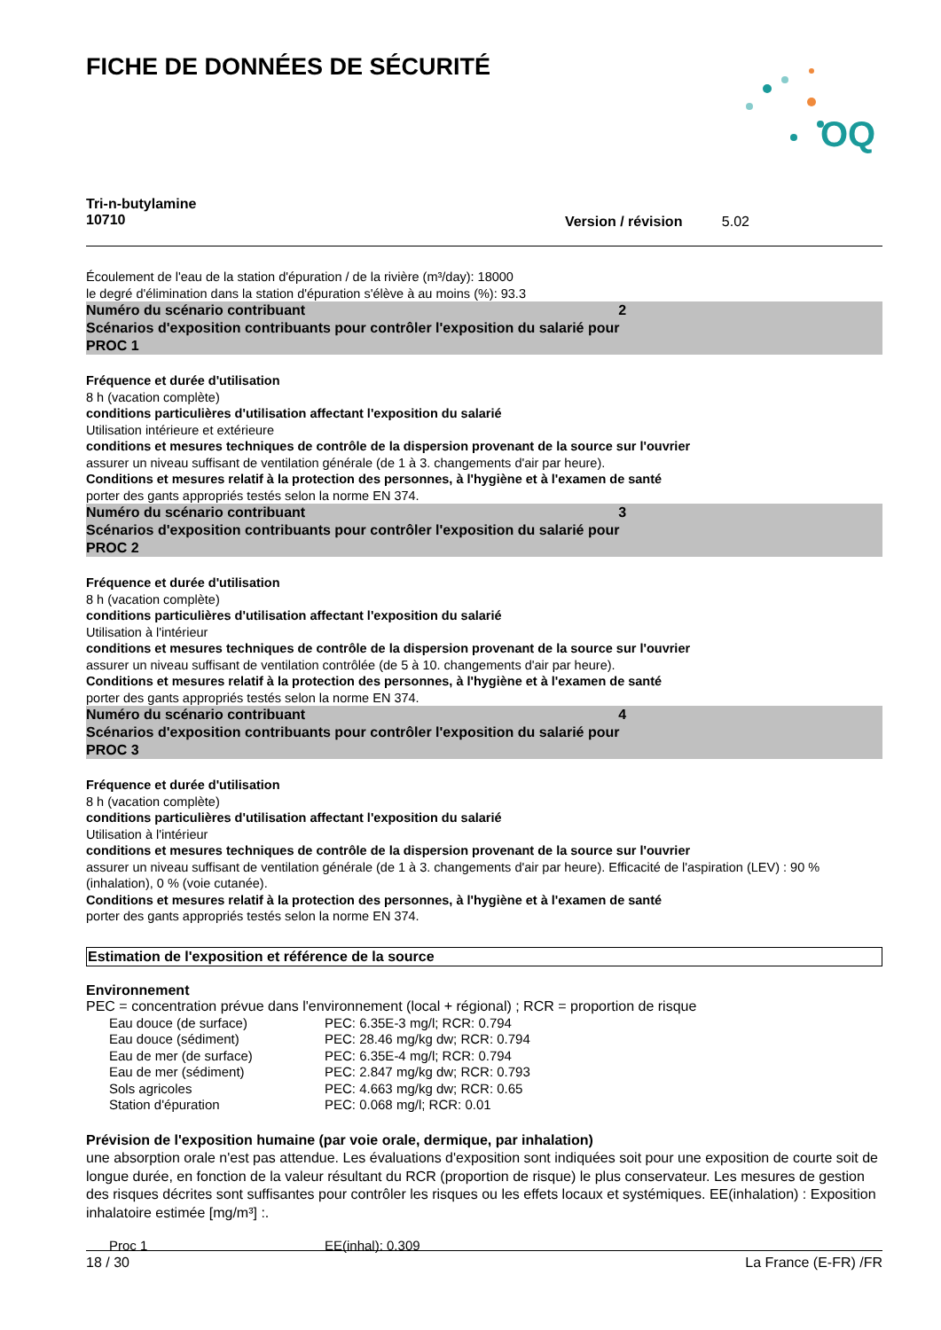OQ
FICHE DE DONNÉES DE SÉCURITÉ
Tri-n-butylamine
10710
Version / révision 5.02
Écoulement de l'eau de la station d'épuration / de la rivière (m³/day): 18000
le degré d'élimination dans la station d'épuration s'élève à au moins (%): 93.3
Numéro du scénario contribuant 2
Scénarios d'exposition contribuants pour contrôler l'exposition du salarié pour
PROC 1
Fréquence et durée d'utilisation
8 h (vacation complète)
conditions particulières d'utilisation affectant l'exposition du salarié
Utilisation intérieure et extérieure
conditions et mesures techniques de contrôle de la dispersion provenant de la source sur l'ouvrier
assurer un niveau suffisant de ventilation générale (de 1 à 3. changements d'air par heure).
Conditions et mesures relatif à la protection des personnes, à l'hygiène et à l'examen de santé
porter des gants appropriés testés selon la norme EN 374.
Numéro du scénario contribuant 3
Scénarios d'exposition contribuants pour contrôler l'exposition du salarié pour
PROC 2
Fréquence et durée d'utilisation
8 h (vacation complète)
conditions particulières d'utilisation affectant l'exposition du salarié
Utilisation à l'intérieur
conditions et mesures techniques de contrôle de la dispersion provenant de la source sur l'ouvrier
assurer un niveau suffisant de ventilation contrôlée (de 5 à 10. changements d'air par heure).
Conditions et mesures relatif à la protection des personnes, à l'hygiène et à l'examen de santé
porter des gants appropriés testés selon la norme EN 374.
Numéro du scénario contribuant 4
Scénarios d'exposition contribuants pour contrôler l'exposition du salarié pour
PROC 3
Fréquence et durée d'utilisation
8 h (vacation complète)
conditions particulières d'utilisation affectant l'exposition du salarié
Utilisation à l'intérieur
conditions et mesures techniques de contrôle de la dispersion provenant de la source sur l'ouvrier
assurer un niveau suffisant de ventilation générale (de 1 à 3. changements d'air par heure). Efficacité de l'aspiration (LEV) : 90 % (inhalation), 0 % (voie cutanée).
Conditions et mesures relatif à la protection des personnes, à l'hygiène et à l'examen de santé
porter des gants appropriés testés selon la norme EN 374.
Estimation de l'exposition et référence de la source
Environnement
PEC = concentration prévue dans l'environnement (local + régional) ; RCR = proportion de risque
| Eau douce (de surface) | PEC: 6.35E-3 mg/l; RCR: 0.794 |
| Eau douce (sédiment) | PEC: 28.46 mg/kg dw; RCR: 0.794 |
| Eau de mer (de surface) | PEC: 6.35E-4 mg/l; RCR: 0.794 |
| Eau de mer (sédiment) | PEC: 2.847 mg/kg dw; RCR: 0.793 |
| Sols agricoles | PEC: 4.663 mg/kg dw; RCR: 0.65 |
| Station d'épuration | PEC: 0.068 mg/l; RCR: 0.01 |
Prévision de l'exposition humaine (par voie orale, dermique, par inhalation)
une absorption orale n'est pas attendue. Les évaluations d'exposition sont indiquées soit pour une exposition de courte soit de longue durée, en fonction de la valeur résultant du RCR (proportion de risque) le plus conservateur. Les mesures de gestion des risques décrites sont suffisantes pour contrôler les risques ou les effets locaux et systémiques. EE(inhalation) : Exposition inhalatoire estimée [mg/m³] :.
| Proc 1 | EE(inhal): 0.309 |
18 / 30 La France (E-FR) /FR